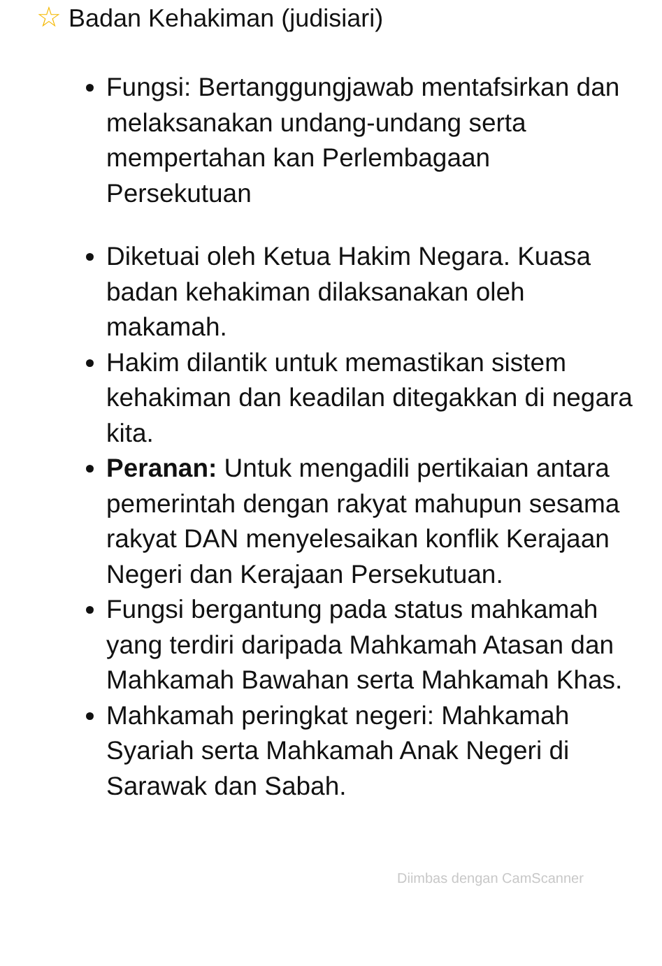☆ Badan Kehakiman (judisiari)
Fungsi: Bertanggungjawab mentafsirkan dan melaksanakan undang-undang serta mempertahan kan Perlembagaan Persekutuan
Diketuai oleh Ketua Hakim Negara. Kuasa badan kehakiman dilaksanakan oleh makamah.
Hakim dilantik untuk memastikan sistem kehakiman dan keadilan ditegakkan di negara kita.
Peranan: Untuk mengadili pertikaian antara pemerintah dengan rakyat mahupun sesama rakyat DAN menyelesaikan konflik Kerajaan Negeri dan Kerajaan Persekutuan.
Fungsi bergantung pada status mahkamah yang terdiri daripada Mahkamah Atasan dan Mahkamah Bawahan serta Mahkamah Khas.
Mahkamah peringkat negeri: Mahkamah Syariah serta Mahkamah Anak Negeri di Sarawak dan Sabah.
Diimbas dengan CamScanner